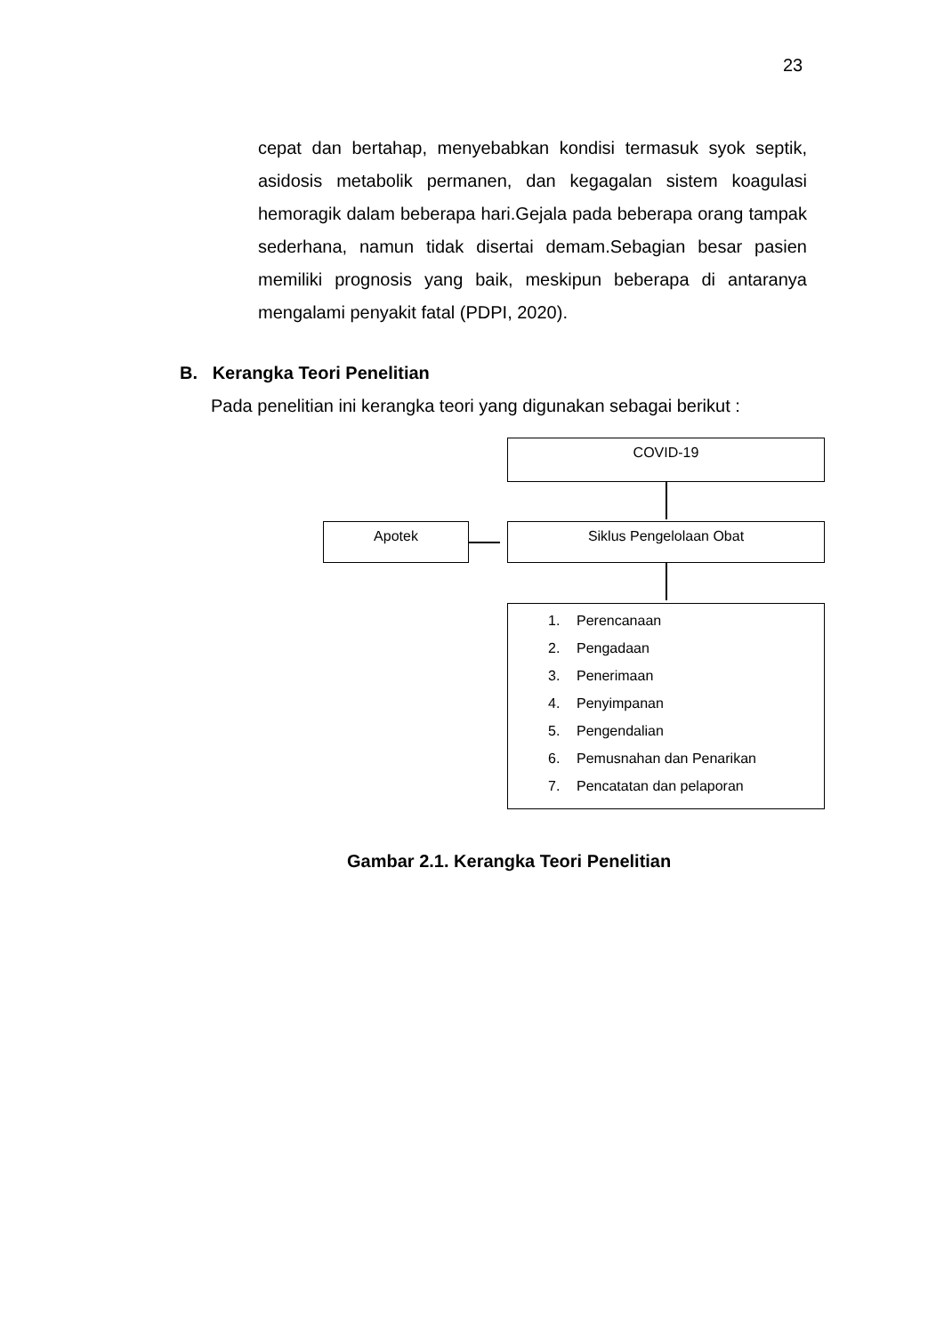23
cepat dan bertahap, menyebabkan kondisi termasuk syok septik, asidosis metabolik permanen, dan kegagalan sistem koagulasi hemoragik dalam beberapa hari.Gejala pada beberapa orang tampak sederhana, namun tidak disertai demam.Sebagian besar pasien memiliki prognosis yang baik, meskipun beberapa di antaranya mengalami penyakit fatal (PDPI, 2020).
B. Kerangka Teori Penelitian
Pada penelitian ini kerangka teori yang digunakan sebagai berikut :
COVID-19
Apotek Siklus Pengelolaan Obat
1. Perencanaan
2. Pengadaan
3. Penerimaan
4. Penyimpanan
5. Pengendalian
6. Pemusnahan dan Penarikan
7. Pencatatan dan pelaporan
Gambar 2.1. Kerangka Teori Penelitian